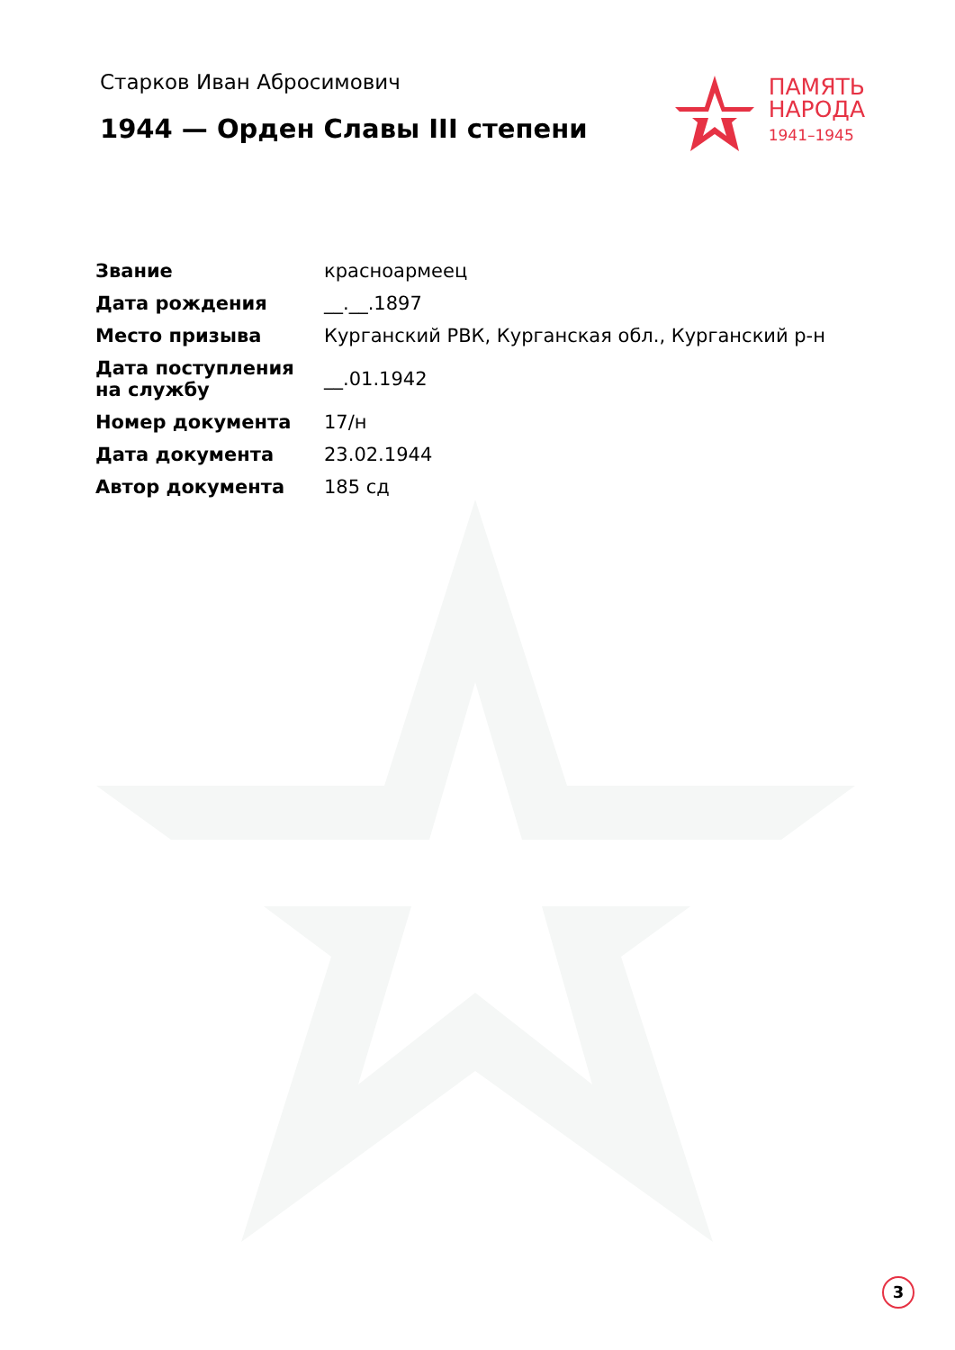Старков Иван Абросимович
1944 — Орден Славы III степени
ПАМЯТЬ
НАРОДА
1941–1945
| Звание | красноармеец |
| Дата рождения | __.__.1897 |
| Место призыва | Курганский РВК, Курганская обл., Курганский р-н |
| Дата поступления на службу | __.01.1942 |
| Номер документа | 17/н |
| Дата документа | 23.02.1944 |
| Автор документа | 185 сд |
3